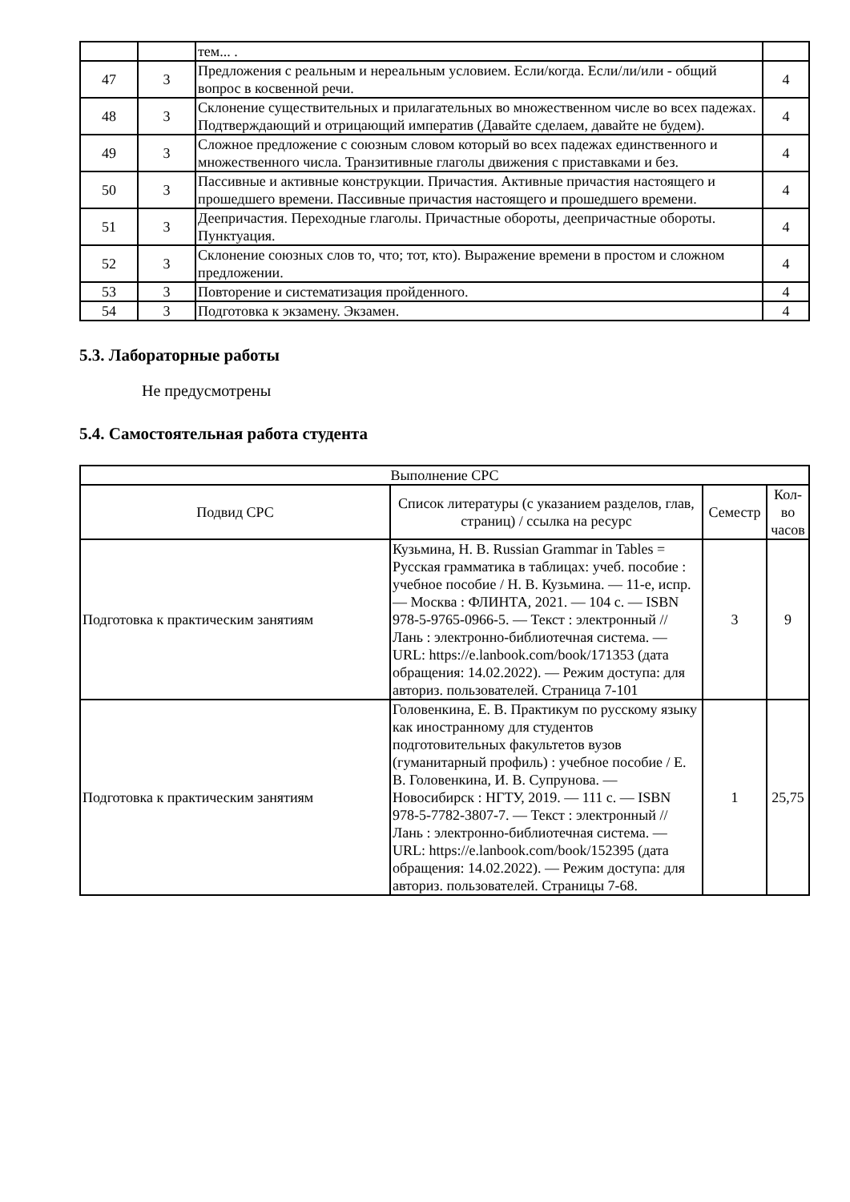| | | тем... . | |
| 47 | 3 | Предложения с реальным и нереальным условием. Если/когда. Если/ли/или - общий вопрос в косвенной речи. | 4 |
| 48 | 3 | Склонение существительных и прилагательных во множественном числе во всех падежах. Подтверждающий и отрицающий императив (Давайте сделаем, давайте не будем). | 4 |
| 49 | 3 | Сложное предложение с союзным словом который во всех падежах единственного и множественного числа. Транзитивные глаголы движения с приставками и без. | 4 |
| 50 | 3 | Пассивные и активные конструкции. Причастия. Активные причастия настоящего и прошедшего времени. Пассивные причастия настоящего и прошедшего времени. | 4 |
| 51 | 3 | Деепричастия. Переходные глаголы. Причастные обороты, деепричастные обороты. Пунктуация. | 4 |
| 52 | 3 | Склонение союзных слов то, что; тот, кто). Выражение времени в простом и сложном предложении. | 4 |
| 53 | 3 | Повторение и систематизация пройденного. | 4 |
| 54 | 3 | Подготовка к экзамену. Экзамен. | 4 |
5.3. Лабораторные работы
Не предусмотрены
5.4. Самостоятельная работа студента
| Выполнение СРС | | | |
| Подвид СРС | Список литературы (с указанием разделов, глав, страниц) / ссылка на ресурс | Семестр | Кол-во часов |
| Подготовка к практическим занятиям | Кузьмина, Н. В. Russian Grammar in Tables = Русская грамматика в таблицах: учеб. пособие : учебное пособие / Н. В. Кузьмина. — 11-е, испр. — Москва : ФЛИНТА, 2021. — 104 с. — ISBN 978-5-9765-0966-5. — Текст : электронный // Лань : электронно-библиотечная система. — URL: https://e.lanbook.com/book/171353 (дата обращения: 14.02.2022). — Режим доступа: для авториз. пользователей. Страница 7-101 | 3 | 9 |
| Подготовка к практическим занятиям | Головенкина, Е. В. Практикум по русскому языку как иностранному для студентов подготовительных факультетов вузов (гуманитарный профиль) : учебное пособие / Е. В. Головенкина, И. В. Супрунова. — Новосибирск : НГТУ, 2019. — 111 с. — ISBN 978-5-7782-3807-7. — Текст : электронный // Лань : электронно-библиотечная система. — URL: https://e.lanbook.com/book/152395 (дата обращения: 14.02.2022). — Режим доступа: для авториз. пользователей. Страницы 7-68. | 1 | 25,75 |